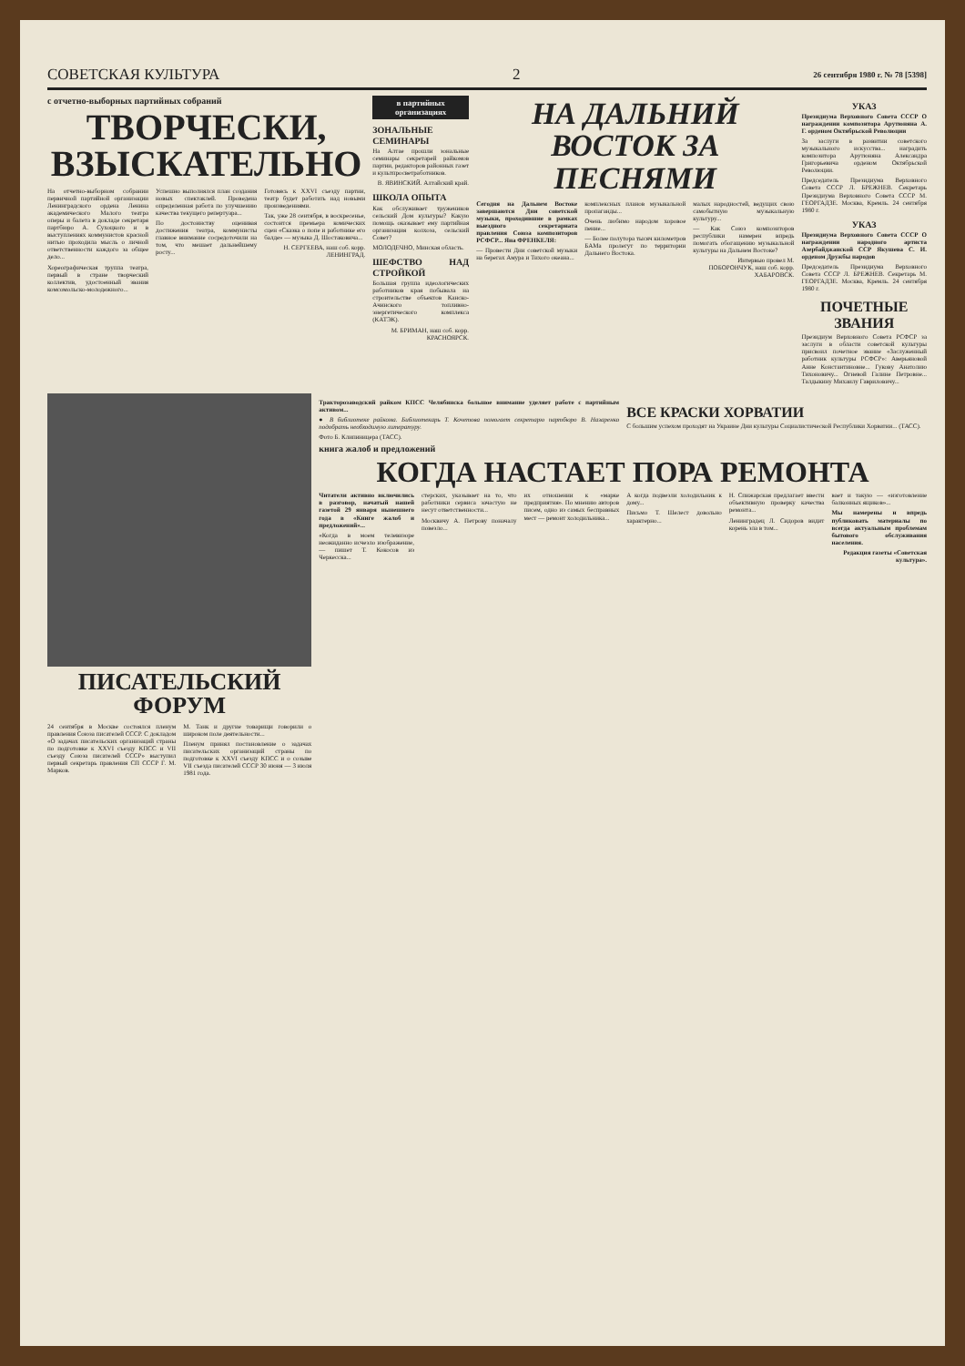СОВЕТСКАЯ КУЛЬТУРА 2 26 сентября 1980 г. № 78 [5398]
с отчетно-выборных партийных собраний
ТВОРЧЕСКИ, ВЗЫСКАТЕЛЬНО
На отчетно-выборном собрании первичной партийной организации Ленинградского ордена Ленина академического Малого театра оперы и балета в докладе секретаря партбюро А. Сухоцкого и в выступлениях коммунистов красной нитью проходила мысль о личной ответственности каждого за общее дело...
Хореографическая труппа театра, первый в стране творческий коллектив, удостоенный звания комсомольско-молодежного...
Успешно выполнялся план создания новых спектаклей. Проведена определенная работа по улучшению качества текущего репертуара...
По достоинству оценивая достижения театра, коммунисты главное внимание сосредоточили на том, что мешает дальнейшему росту...
Готовясь к XXVI съезду партии, театр будет работать над новыми произведениями.
Так, уже 28 сентября, в воскресенье, состоится премьера комических сцен «Сказка о попе и работнике его балде» — музыка Д. Шостаковича...
Н. СЕРГЕЕВА, наш соб. корр. ЛЕНИНГРАД.
в партийных организациях
ЗОНАЛЬНЫЕ СЕМИНАРЫ
На Алтае прошли зональные семинары секретарей райкомов партии, редакторов районных газет и культпросветработников.
В. ЯВИНСКИЙ. Алтайский край.
ШКОЛА ОПЫТА
Как обслуживает тружеников сельский Дом культуры? Какую помощь оказывает ему партийная организация колхоза, сельский Совет?
МОЛОДЕЧНО, Минская область.
ШЕФСТВО НАД СТРОЙКОЙ
Большая группа идеологических работников края побывала на строительстве объектов Канско-Ачинского топливно-энергетического комплекса (КАТЭК).
М. БРИМАН, наш соб. корр. КРАСНОЯРСК.
НА ДАЛЬНИЙ ВОСТОК ЗА ПЕСНЯМИ
Сегодня на Дальнем Востоке завершаются Дни советской музыки, проходившие в рамках выездного секретариата правления Союза композиторов РСФСР... Яна ФРЕНКЕЛЯ:
— Провести Дни советской музыки на берегах Амура и Тихого океана...
комплексных планов музыкальной пропаганды...
Очень любимо народом хоровое пение...
— Более полутора тысяч километров БАМа пролегут по территории Дальнего Востока.
малых народностей, ведущих свою самобытную музыкальную культуру...
— Как Союз композиторов республики намерен впредь помогать обогащению музыкальной культуры на Дальнем Востоке?
Интервью провел М. ПОБОРОНЧУК, наш соб. корр. ХАБАРОВСК.
УКАЗ
Президиума Верховного Совета СССР О награждении композитора Арутюняна А. Г. орденом Октябрьской Революции
За заслуги в развитии советского музыкального искусства... наградить композитора Арутюняна Александра Григорьевича орденом Октябрьской Революции.
Председатель Президиума Верховного Совета СССР Л. БРЕЖНЕВ. Секретарь Президиума Верховного Совета СССР М. ГЕОРГАДЗЕ. Москва, Кремль. 24 сентября 1980 г.
УКАЗ
Президиума Верховного Совета СССР О награждении народного артиста Азербайджанской ССР Якушева С. И. орденом Дружбы народов
Председатель Президиума Верховного Совета СССР Л. БРЕЖНЕВ. Секретарь М. ГЕОРГАДЗЕ. Москва, Кремль. 24 сентября 1980 г.
ПОЧЕТНЫЕ ЗВАНИЯ
Президиум Верховного Совета РСФСР за заслуги в области советской культуры присвоил почетное звание «Заслуженный работник культуры РСФСР»: Аверьяновой Анне Константиновне... Гуковy Анатолию Тихоновичу... Огневой Галине Петровне... Талдыкину Михаилу Гавриловичу...
ПИСАТЕЛЬСКИЙ ФОРУМ
24 сентября в Москве состоялся пленум правления Союза писателей СССР. С докладом «О задачах писательских организаций страны по подготовке к XXVI съезду КПСС и VII съезду Союза писателей СССР» выступил первый секретарь правления СП СССР Г. М. Марков.
М. Танк и другие товарищи говорили о широком поле деятельности...
Пленум принял постановление о задачах писательских организаций страны по подготовке к XXVI съезду КПСС и о созыве VII съезда писателей СССР 30 июня — 3 июля 1981 года.
Тракторозаводский райком КПСС Челябинска большое внимание уделяет работе с партийным активом...
● В библиотеке райкома. Библиотекарь Т. Кочетова помогает секретарю партбюро В. Назаренко подобрать необходимую литературу.
Фото Б. Клипиницера (ТАСС).
ВСЕ КРАСКИ ХОРВАТИИ
С большим успехом проходят на Украине Дни культуры Социалистической Республики Хорватии... (ТАСС).
книга жалоб и предложений
КОГДА НАСТАЕТ ПОРА РЕМОНТА
Читатели активно включились в разговор, начатый нашей газетой 29 января нынешнего года в «Книге жалоб и предложений»...
«Когда в моем телевизоре неожиданно исчезло изображение,— пишет Т. Кокосов из Черкесска...
стерских, указывает на то, что работники сервиса зачастую не несут ответственности...
Москвичу А. Петрову поначалу повезло...
их отношении к «марке предприятия». По мнению авторов писем, одно из самых бесправных мест — ремонт холодильника...
А когда подвезли холодильник к дому...
Письмо Т. Шелест довольно характерно...
Н. Спижарская предлагает ввести объективную проверку качества ремонта...
Ленинградец Л. Сидоров видит корень зла в том...
вает и такую — «изготовление балконных ящиков»...
Мы намерены и впредь публиковать материалы по всегда актуальным проблемам бытового обслуживания населения.
Редакция газеты «Советская культура».